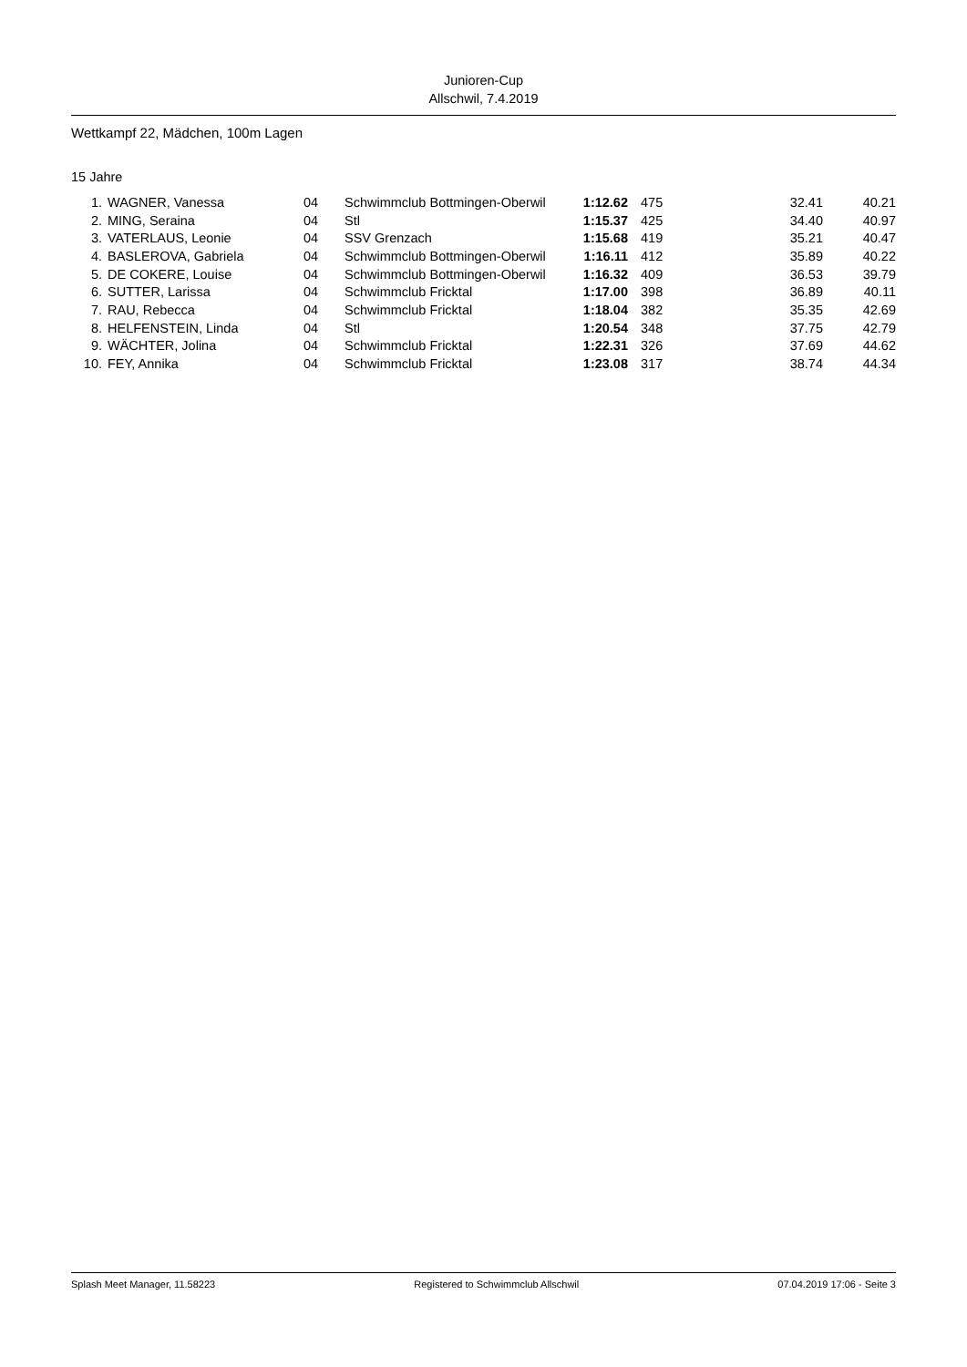Junioren-Cup
Allschwil, 7.4.2019
Wettkampf 22, Mädchen, 100m Lagen
15 Jahre
| 1. | | WAGNER, Vanessa | 04 | Schwimmclub Bottmingen-Oberwil | 1:12.62 | 475 | 32.41 | 40.21 |
| 2. | | MING, Seraina | 04 | Stl | 1:15.37 | 425 | 34.40 | 40.97 |
| 3. | | VATERLAUS, Leonie | 04 | SSV Grenzach | 1:15.68 | 419 | 35.21 | 40.47 |
| 4. | | BASLEROVA, Gabriela | 04 | Schwimmclub Bottmingen-Oberwil | 1:16.11 | 412 | 35.89 | 40.22 |
| 5. | | DE COKERE, Louise | 04 | Schwimmclub Bottmingen-Oberwil | 1:16.32 | 409 | 36.53 | 39.79 |
| 6. | | SUTTER, Larissa | 04 | Schwimmclub Fricktal | 1:17.00 | 398 | 36.89 | 40.11 |
| 7. | | RAU, Rebecca | 04 | Schwimmclub Fricktal | 1:18.04 | 382 | 35.35 | 42.69 |
| 8. | | HELFENSTEIN, Linda | 04 | Stl | 1:20.54 | 348 | 37.75 | 42.79 |
| 9. | | WÄCHTER, Jolina | 04 | Schwimmclub Fricktal | 1:22.31 | 326 | 37.69 | 44.62 |
| 10. | | FEY, Annika | 04 | Schwimmclub Fricktal | 1:23.08 | 317 | 38.74 | 44.34 |
Splash Meet Manager, 11.58223 Registered to Schwimmclub Allschwil 07.04.2019 17:06 - Seite 3